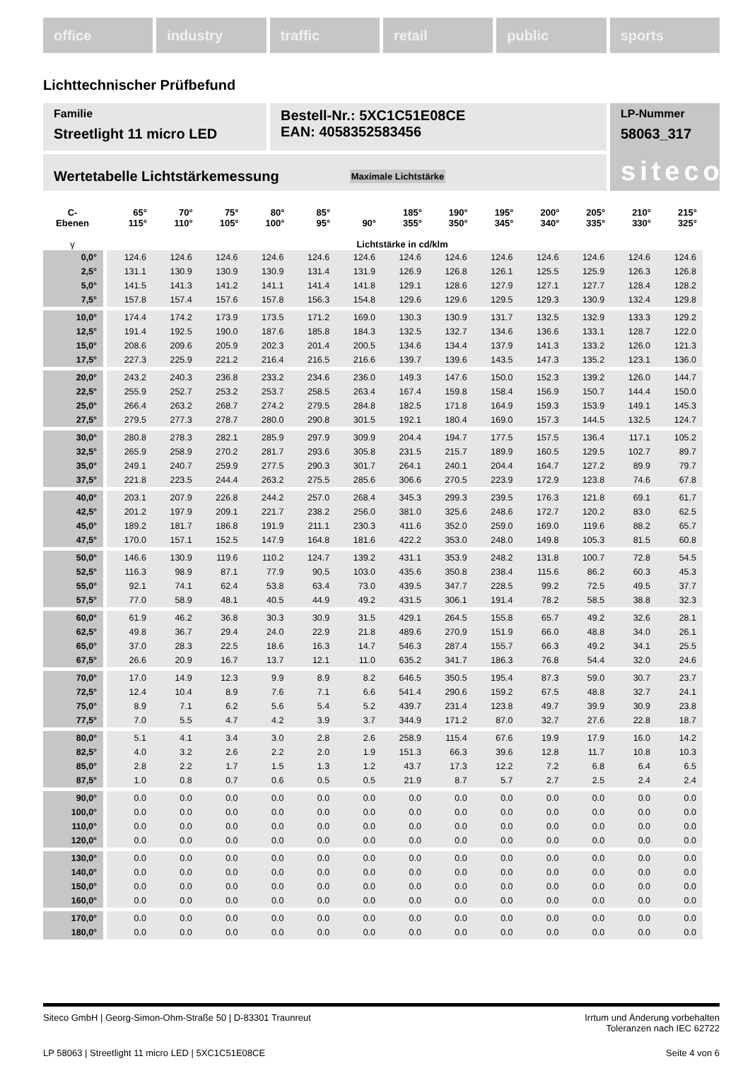office industry traffic retail public sports
Lichttechnischer Prüfbefund
Familie
Streetlight 11 micro LED
Bestell-Nr.: 5XC1C51E08CE
EAN: 4058352583456
LP-Nummer
58063_317
siteco
Wertetabelle Lichtstärkemessung Maximale Lichtstärke
| C- Ebenen | 65° 115° | 70° 110° | 75° 105° | 80° 100° | 85° 95° | 90° | 185° 355° | 190° 350° | 195° 345° | 200° 340° | 205° 335° | 210° 330° | 215° 325° |
| --- | --- | --- | --- | --- | --- | --- | --- | --- | --- | --- | --- | --- | --- |
| γ | Lichtstärke in cd/klm | | | | | | | | | | | | |
| 0,0° | 124.6 | 124.6 | 124.6 | 124.6 | 124.6 | 124.6 | 124.6 | 124.6 | 124.6 | 124.6 | 124.6 | 124.6 | 124.6 |
| 2,5° | 131.1 | 130.9 | 130.9 | 130.9 | 131.4 | 131.9 | 126.9 | 126.8 | 126.1 | 125.5 | 125.9 | 126.3 | 126.8 |
| 5,0° | 141.5 | 141.3 | 141.2 | 141.1 | 141.4 | 141.8 | 129.1 | 128.6 | 127.9 | 127.1 | 127.7 | 128.4 | 128.2 |
| 7,5° | 157.8 | 157.4 | 157.6 | 157.8 | 156.3 | 154.8 | 129.6 | 129.6 | 129.5 | 129.3 | 130.9 | 132.4 | 129.8 |
| 10,0° | 174.4 | 174.2 | 173.9 | 173.5 | 171.2 | 169.0 | 130.3 | 130.9 | 131.7 | 132.5 | 132.9 | 133.3 | 129.2 |
| 12,5° | 191.4 | 192.5 | 190.0 | 187.6 | 185.8 | 184.3 | 132.5 | 132.7 | 134.6 | 136.6 | 133.1 | 128.7 | 122.0 |
| 15,0° | 208.6 | 209.6 | 205.9 | 202.3 | 201.4 | 200.5 | 134.6 | 134.4 | 137.9 | 141.3 | 133.2 | 126.0 | 121.3 |
| 17,5° | 227.3 | 225.9 | 221.2 | 216.4 | 216.5 | 216.6 | 139.7 | 139.6 | 143.5 | 147.3 | 135.2 | 123.1 | 136.0 |
| 20,0° | 243.2 | 240.3 | 236.8 | 233.2 | 234.6 | 236.0 | 149.3 | 147.6 | 150.0 | 152.3 | 139.2 | 126.0 | 144.7 |
| 22,5° | 255.9 | 252.7 | 253.2 | 253.7 | 258.5 | 263.4 | 167.4 | 159.8 | 158.4 | 156.9 | 150.7 | 144.4 | 150.0 |
| 25,0° | 266.4 | 263.2 | 268.7 | 274.2 | 279.5 | 284.8 | 182.5 | 171.8 | 164.9 | 159.3 | 153.9 | 149.1 | 145.3 |
| 27,5° | 279.5 | 277.3 | 278.7 | 280.0 | 290.8 | 301.5 | 192.1 | 180.4 | 169.0 | 157.3 | 144.5 | 132.5 | 124.7 |
| 30,0° | 280.8 | 278.3 | 282.1 | 285.9 | 297.9 | 309.9 | 204.4 | 194.7 | 177.5 | 157.5 | 136.4 | 117.1 | 105.2 |
| 32,5° | 265.9 | 258.9 | 270.2 | 281.7 | 293.6 | 305.8 | 231.5 | 215.7 | 189.9 | 160.5 | 129.5 | 102.7 | 89.7 |
| 35,0° | 249.1 | 240.7 | 259.9 | 277.5 | 290.3 | 301.7 | 264.1 | 240.1 | 204.4 | 164.7 | 127.2 | 89.9 | 79.7 |
| 37,5° | 221.8 | 223.5 | 244.4 | 263.2 | 275.5 | 285.6 | 306.6 | 270.5 | 223.9 | 172.9 | 123.8 | 74.6 | 67.8 |
| 40,0° | 203.1 | 207.9 | 226.8 | 244.2 | 257.0 | 268.4 | 345.3 | 299.3 | 239.5 | 176.3 | 121.8 | 69.1 | 61.7 |
| 42,5° | 201.2 | 197.9 | 209.1 | 221.7 | 238.2 | 256.0 | 381.0 | 325.6 | 248.6 | 172.7 | 120.2 | 83.0 | 62.5 |
| 45,0° | 189.2 | 181.7 | 186.8 | 191.9 | 211.1 | 230.3 | 411.6 | 352.0 | 259.0 | 169.0 | 119.6 | 88.2 | 65.7 |
| 47,5° | 170.0 | 157.1 | 152.5 | 147.9 | 164.8 | 181.6 | 422.2 | 353.0 | 248.0 | 149.8 | 105.3 | 81.5 | 60.8 |
| 50,0° | 146.6 | 130.9 | 119.6 | 110.2 | 124.7 | 139.2 | 431.1 | 353.9 | 248.2 | 131.8 | 100.7 | 72.8 | 54.5 |
| 52,5° | 116.3 | 98.9 | 87.1 | 77.9 | 90.5 | 103.0 | 435.6 | 350.8 | 238.4 | 115.6 | 86.2 | 60.3 | 45.3 |
| 55,0° | 92.1 | 74.1 | 62.4 | 53.8 | 63.4 | 73.0 | 439.5 | 347.7 | 228.5 | 99.2 | 72.5 | 49.5 | 37.7 |
| 57,5° | 77.0 | 58.9 | 48.1 | 40.5 | 44.9 | 49.2 | 431.5 | 306.1 | 191.4 | 78.2 | 58.5 | 38.8 | 32.3 |
| 60,0° | 61.9 | 46.2 | 36.8 | 30.3 | 30.9 | 31.5 | 429.1 | 264.5 | 155.8 | 65.7 | 49.2 | 32.6 | 28.1 |
| 62,5° | 49.8 | 36.7 | 29.4 | 24.0 | 22.9 | 21.8 | 489.6 | 270.9 | 151.9 | 66.0 | 48.8 | 34.0 | 26.1 |
| 65,0° | 37.0 | 28.3 | 22.5 | 18.6 | 16.3 | 14.7 | 546.3 | 287.4 | 155.7 | 66.3 | 49.2 | 34.1 | 25.5 |
| 67,5° | 26.6 | 20.9 | 16.7 | 13.7 | 12.1 | 11.0 | 635.2 | 341.7 | 186.3 | 76.8 | 54.4 | 32.0 | 24.6 |
| 70,0° | 17.0 | 14.9 | 12.3 | 9.9 | 8.9 | 8.2 | 646.5 | 350.5 | 195.4 | 87.3 | 59.0 | 30.7 | 23.7 |
| 72,5° | 12.4 | 10.4 | 8.9 | 7.6 | 7.1 | 6.6 | 541.4 | 290.6 | 159.2 | 67.5 | 48.8 | 32.7 | 24.1 |
| 75,0° | 8.9 | 7.1 | 6.2 | 5.6 | 5.4 | 5.2 | 439.7 | 231.4 | 123.8 | 49.7 | 39.9 | 30.9 | 23.8 |
| 77,5° | 7.0 | 5.5 | 4.7 | 4.2 | 3.9 | 3.7 | 344.9 | 171.2 | 87.0 | 32.7 | 27.6 | 22.8 | 18.7 |
| 80,0° | 5.1 | 4.1 | 3.4 | 3.0 | 2.8 | 2.6 | 258.9 | 115.4 | 67.6 | 19.9 | 17.9 | 16.0 | 14.2 |
| 82,5° | 4.0 | 3.2 | 2.6 | 2.2 | 2.0 | 1.9 | 151.3 | 66.3 | 39.6 | 12.8 | 11.7 | 10.8 | 10.3 |
| 85,0° | 2.8 | 2.2 | 1.7 | 1.5 | 1.3 | 1.2 | 43.7 | 17.3 | 12.2 | 7.2 | 6.8 | 6.4 | 6.5 |
| 87,5° | 1.0 | 0.8 | 0.7 | 0.6 | 0.5 | 0.5 | 21.9 | 8.7 | 5.7 | 2.7 | 2.5 | 2.4 | 2.4 |
| 90,0° | 0.0 | 0.0 | 0.0 | 0.0 | 0.0 | 0.0 | 0.0 | 0.0 | 0.0 | 0.0 | 0.0 | 0.0 | 0.0 |
| 100,0° | 0.0 | 0.0 | 0.0 | 0.0 | 0.0 | 0.0 | 0.0 | 0.0 | 0.0 | 0.0 | 0.0 | 0.0 | 0.0 |
| 110,0° | 0.0 | 0.0 | 0.0 | 0.0 | 0.0 | 0.0 | 0.0 | 0.0 | 0.0 | 0.0 | 0.0 | 0.0 | 0.0 |
| 120,0° | 0.0 | 0.0 | 0.0 | 0.0 | 0.0 | 0.0 | 0.0 | 0.0 | 0.0 | 0.0 | 0.0 | 0.0 | 0.0 |
| 130,0° | 0.0 | 0.0 | 0.0 | 0.0 | 0.0 | 0.0 | 0.0 | 0.0 | 0.0 | 0.0 | 0.0 | 0.0 | 0.0 |
| 140,0° | 0.0 | 0.0 | 0.0 | 0.0 | 0.0 | 0.0 | 0.0 | 0.0 | 0.0 | 0.0 | 0.0 | 0.0 | 0.0 |
| 150,0° | 0.0 | 0.0 | 0.0 | 0.0 | 0.0 | 0.0 | 0.0 | 0.0 | 0.0 | 0.0 | 0.0 | 0.0 | 0.0 |
| 160,0° | 0.0 | 0.0 | 0.0 | 0.0 | 0.0 | 0.0 | 0.0 | 0.0 | 0.0 | 0.0 | 0.0 | 0.0 | 0.0 |
| 170,0° | 0.0 | 0.0 | 0.0 | 0.0 | 0.0 | 0.0 | 0.0 | 0.0 | 0.0 | 0.0 | 0.0 | 0.0 | 0.0 |
| 180,0° | 0.0 | 0.0 | 0.0 | 0.0 | 0.0 | 0.0 | 0.0 | 0.0 | 0.0 | 0.0 | 0.0 | 0.0 | 0.0 |
Siteco GmbH | Georg-Simon-Ohm-Straße 50 | D-83301 Traunreut Irrtum und Änderung vorbehalten
Toleranzen nach IEC 62722
LP 58063 | Streetlight 11 micro LED | 5XC1C51E08CE Seite 4 von 6